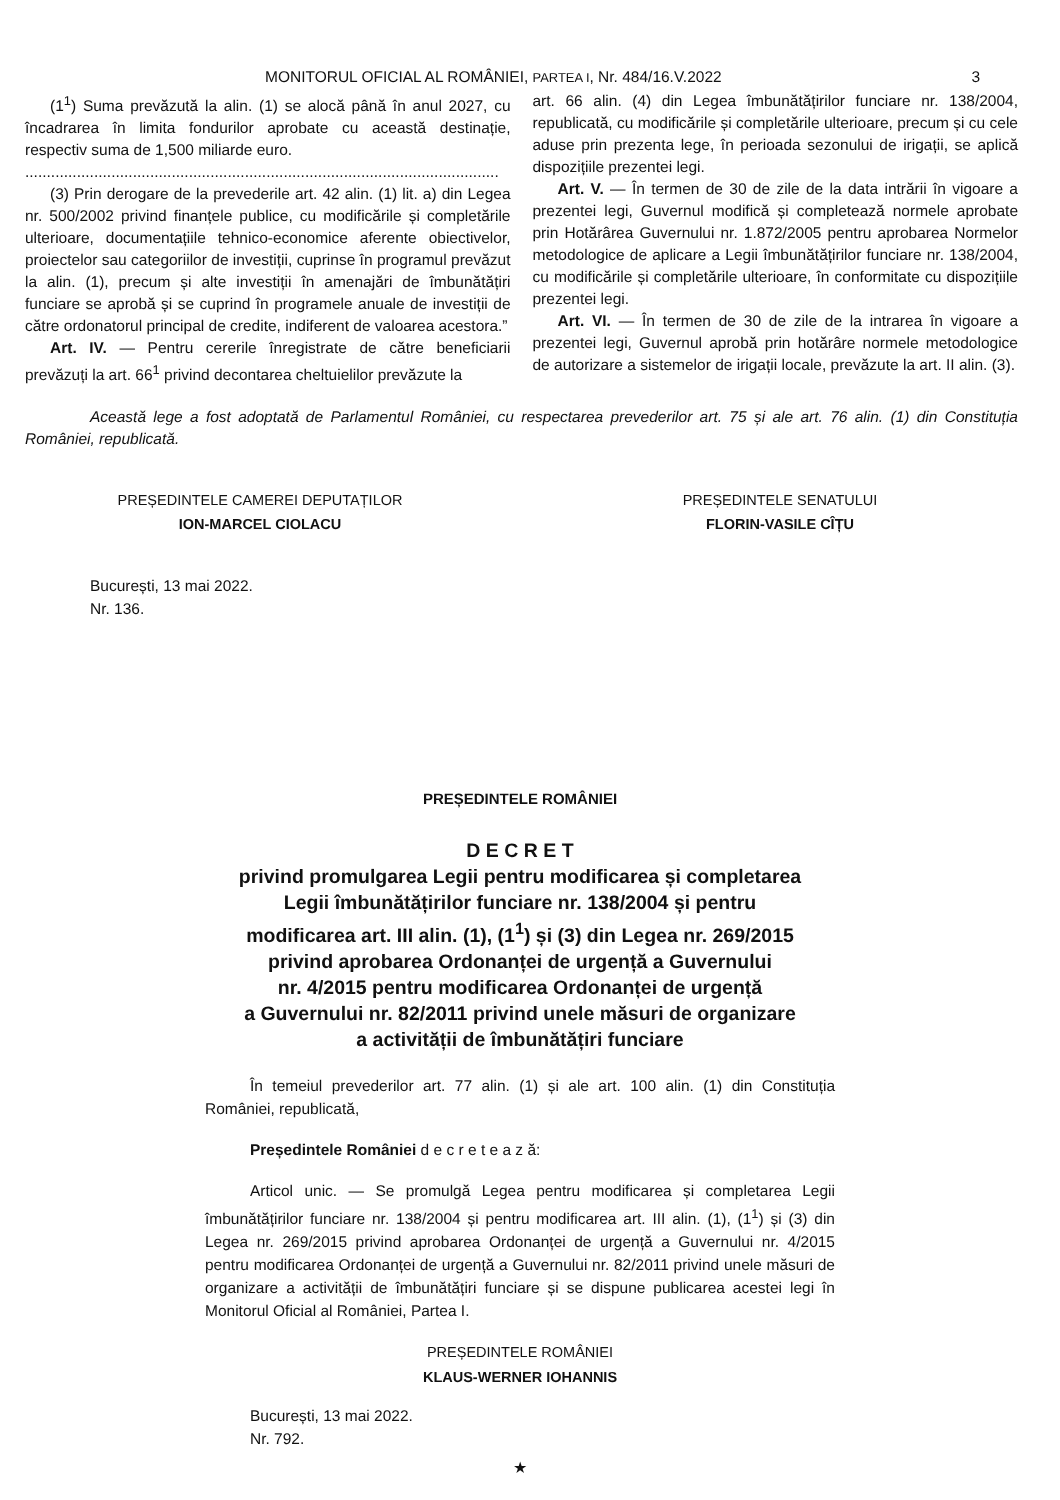MONITORUL OFICIAL AL ROMÂNIEI, PARTEA I, Nr. 484/16.V.2022 3
(1<sup>1</sup>) Suma prevăzută la alin. (1) se alocă până în anul 2027, cu încadrarea în limita fondurilor aprobate cu această destinație, respectiv suma de 1,500 miliarde euro.
..............................................................................................................
(3) Prin derogare de la prevederile art. 42 alin. (1) lit. a) din Legea nr. 500/2002 privind finanțele publice, cu modificările și completările ulterioare, documentațiile tehnico-economice aferente obiectivelor, proiectelor sau categoriilor de investiții, cuprinse în programul prevăzut la alin. (1), precum și alte investiții în amenajări de îmbunătățiri funciare se aprobă și se cuprind în programele anuale de investiții de către ordonatorul principal de credite, indiferent de valoarea acestora.”
Art. IV. — Pentru cererile înregistrate de către beneficiarii prevăzuți la art. 66<sup>1</sup> privind decontarea cheltuielilor prevăzute la
art. 66 alin. (4) din Legea îmbunătățirilor funciare nr. 138/2004, republicată, cu modificările și completările ulterioare, precum și cu cele aduse prin prezenta lege, în perioada sezonului de irigații, se aplică dispozițiile prezentei legi.
Art. V. — În termen de 30 de zile de la data intrării în vigoare a prezentei legi, Guvernul modifică și completează normele aprobate prin Hotărârea Guvernului nr. 1.872/2005 pentru aprobarea Normelor metodologice de aplicare a Legii îmbunătățirilor funciare nr. 138/2004, cu modificările și completările ulterioare, în conformitate cu dispozițiile prezentei legi.
Art. VI. — În termen de 30 de zile de la intrarea în vigoare a prezentei legi, Guvernul aprobă prin hotărâre normele metodologice de autorizare a sistemelor de irigații locale, prevăzute la art. II alin. (3).
Această lege a fost adoptată de Parlamentul României, cu respectarea prevederilor art. 75 și ale art. 76 alin. (1) din Constituția României, republicată.
PREȘEDINTELE CAMEREI DEPUTAȚILOR
ION-MARCEL CIOLACU
PREȘEDINTELE SENATULUI
FLORIN-VASILE CÎȚU
București, 13 mai 2022.
Nr. 136.
PREȘEDINTELE ROMÂNIEI
D E C R E T
privind promulgarea Legii pentru modificarea și completarea
Legii îmbunătățirilor funciare nr. 138/2004 și pentru
modificarea art. III alin. (1), (1<sup>1</sup>) și (3) din Legea nr. 269/2015
privind aprobarea Ordonanței de urgență a Guvernului
nr. 4/2015 pentru modificarea Ordonanței de urgență
a Guvernului nr. 82/2011 privind unele măsuri de organizare
a activității de îmbunătățiri funciare
În temeiul prevederilor art. 77 alin. (1) și ale art. 100 alin. (1) din Constituția României, republicată,
Președintele României d e c r e t e a z ă:
Articol unic. — Se promulgă Legea pentru modificarea și completarea Legii îmbunătățirilor funciare nr. 138/2004 și pentru modificarea art. III alin. (1), (1<sup>1</sup>) și (3) din Legea nr. 269/2015 privind aprobarea Ordonanței de urgență a Guvernului nr. 4/2015 pentru modificarea Ordonanței de urgență a Guvernului nr. 82/2011 privind unele măsuri de organizare a activității de îmbunătățiri funciare și se dispune publicarea acestei legi în Monitorul Oficial al României, Partea I.
PREȘEDINTELE ROMÂNIEI
KLAUS-WERNER IOHANNIS
București, 13 mai 2022.
Nr. 792.
★